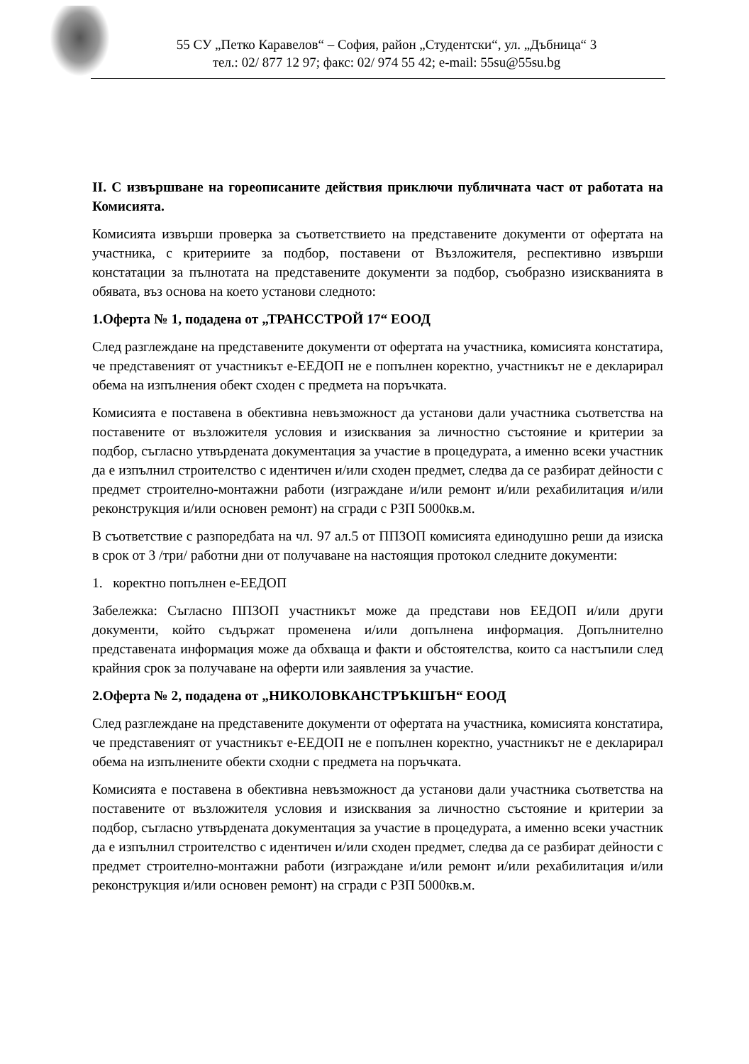55 СУ „Петко Каравелов“ – София, район „Студентски“, ул. „Дъбница“ 3
тел.: 02/ 877 12 97; факс: 02/ 974 55 42; e-mail: 55su@55su.bg
II. С извършване на гореописаните действия приключи публичната част от работата на Комисията.
Комисията извърши проверка за съответствието на представените документи от офертата на участника, с критериите за подбор, поставени от Възложителя, респективно извърши констатации за пълнотата на представените документи за подбор, съобразно изискванията в обявата, въз основа на което установи следното:
1.Оферта № 1, подадена от „ТРАНССТРОЙ 17“ ЕООД
След разглеждане на представените документи от офертата на участника, комисията констатира, че представеният от участникът е-ЕЕДОП не е попълнен коректно, участникът не е декларирал обема на изпълнения обект сходен с предмета на поръчката.
Комисията е поставена в обективна невъзможност да установи дали участника съответства на поставените от възложителя условия и изисквания за личностно състояние и критерии за подбор, съгласно утвърдената документация за участие в процедурата, а именно всеки участник да е изпълнил строителство с идентичен и/или сходен предмет, следва да се разбират дейности с предмет строително-монтажни работи (изграждане и/или ремонт и/или рехабилитация и/или реконструкция и/или основен ремонт) на сгради с РЗП 5000кв.м.
В съответствие с разпоредбата на чл. 97 ал.5 от ППЗОП комисията единодушно реши да изиска в срок от 3 /три/ работни дни от получаване на настоящия протокол следните документи:
1. коректно попълнен е-ЕЕДОП
Забележка: Съгласно ППЗОП участникът може да представи нов ЕЕДОП и/или други документи, който съдържат променена и/или допълнена информация. Допълнително представената информация може да обхваща и факти и обстоятелства, които са настъпили след крайния срок за получаване на оферти или заявления за участие.
2.Оферта № 2, подадена от „НИКОЛОВКАНСТРЪКШЪН“ ЕООД
След разглеждане на представените документи от офертата на участника, комисията констатира, че представеният от участникът е-ЕЕДОП не е попълнен коректно, участникът не е декларирал обема на изпълнените обекти сходни с предмета на поръчката.
Комисията е поставена в обективна невъзможност да установи дали участника съответства на поставените от възложителя условия и изисквания за личностно състояние и критерии за подбор, съгласно утвърдената документация за участие в процедурата, а именно всеки участник да е изпълнил строителство с идентичен и/или сходен предмет, следва да се разбират дейности с предмет строително-монтажни работи (изграждане и/или ремонт и/или рехабилитация и/или реконструкция и/или основен ремонт) на сгради с РЗП 5000кв.м.